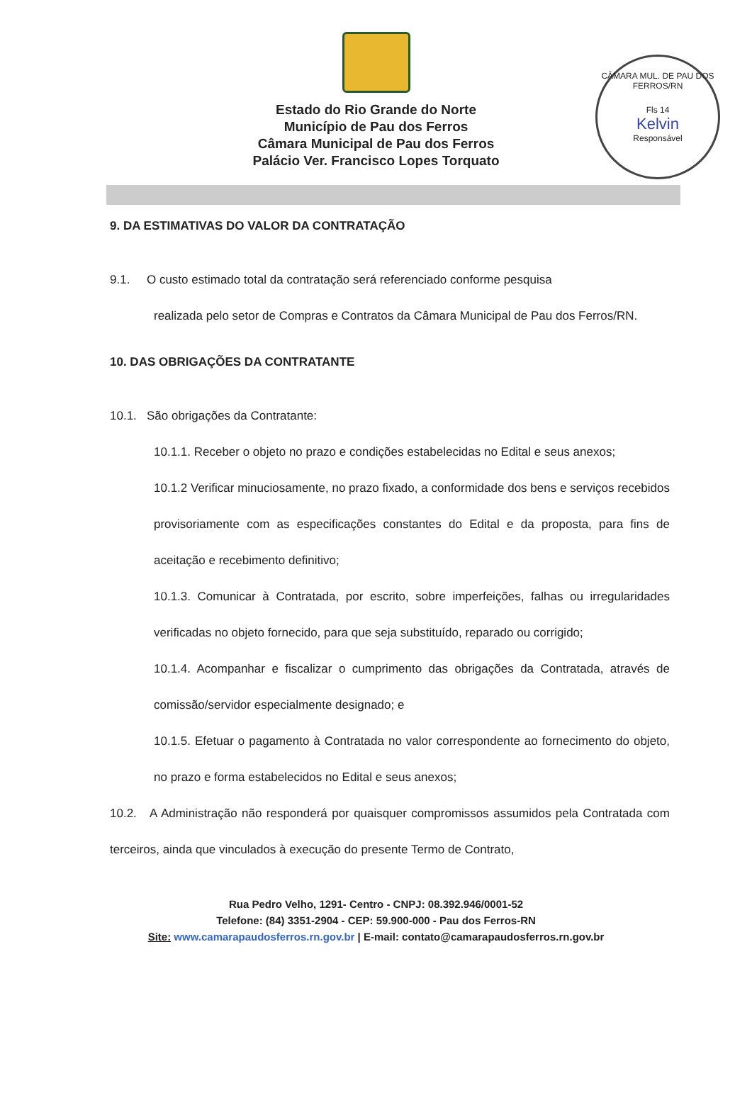CÂMARA MUL. DE PAU DOS FERROS/RN
Fls 14
Kelvin
Responsável
Estado do Rio Grande do Norte
Município de Pau dos Ferros
Câmara Municipal de Pau dos Ferros
Palácio Ver. Francisco Lopes Torquato
9. DA ESTIMATIVAS DO VALOR DA CONTRATAÇÃO
9.1. O custo estimado total da contratação será referenciado conforme pesquisa
realizada pelo setor de Compras e Contratos da Câmara Municipal de Pau dos Ferros/RN.
10. DAS OBRIGAÇÕES DA CONTRATANTE
10.1. São obrigações da Contratante:
10.1.1. Receber o objeto no prazo e condições estabelecidas no Edital e seus anexos;
10.1.2 Verificar minuciosamente, no prazo fixado, a conformidade dos bens e serviços recebidos provisoriamente com as especificações constantes do Edital e da proposta, para fins de aceitação e recebimento definitivo;
10.1.3. Comunicar à Contratada, por escrito, sobre imperfeições, falhas ou irregularidades verificadas no objeto fornecido, para que seja substituído, reparado ou corrigido;
10.1.4. Acompanhar e fiscalizar o cumprimento das obrigações da Contratada, através de comissão/servidor especialmente designado; e
10.1.5. Efetuar o pagamento à Contratada no valor correspondente ao fornecimento do objeto, no prazo e forma estabelecidos no Edital e seus anexos;
10.2. A Administração não responderá por quaisquer compromissos assumidos pela Contratada com terceiros, ainda que vinculados à execução do presente Termo de Contrato,
Rua Pedro Velho, 1291- Centro - CNPJ: 08.392.946/0001-52
Telefone: (84) 3351-2904 - CEP: 59.900-000 - Pau dos Ferros-RN
Site: www.camarapaudosferros.rn.gov.br | E-mail: contato@camarapaudosferros.rn.gov.br